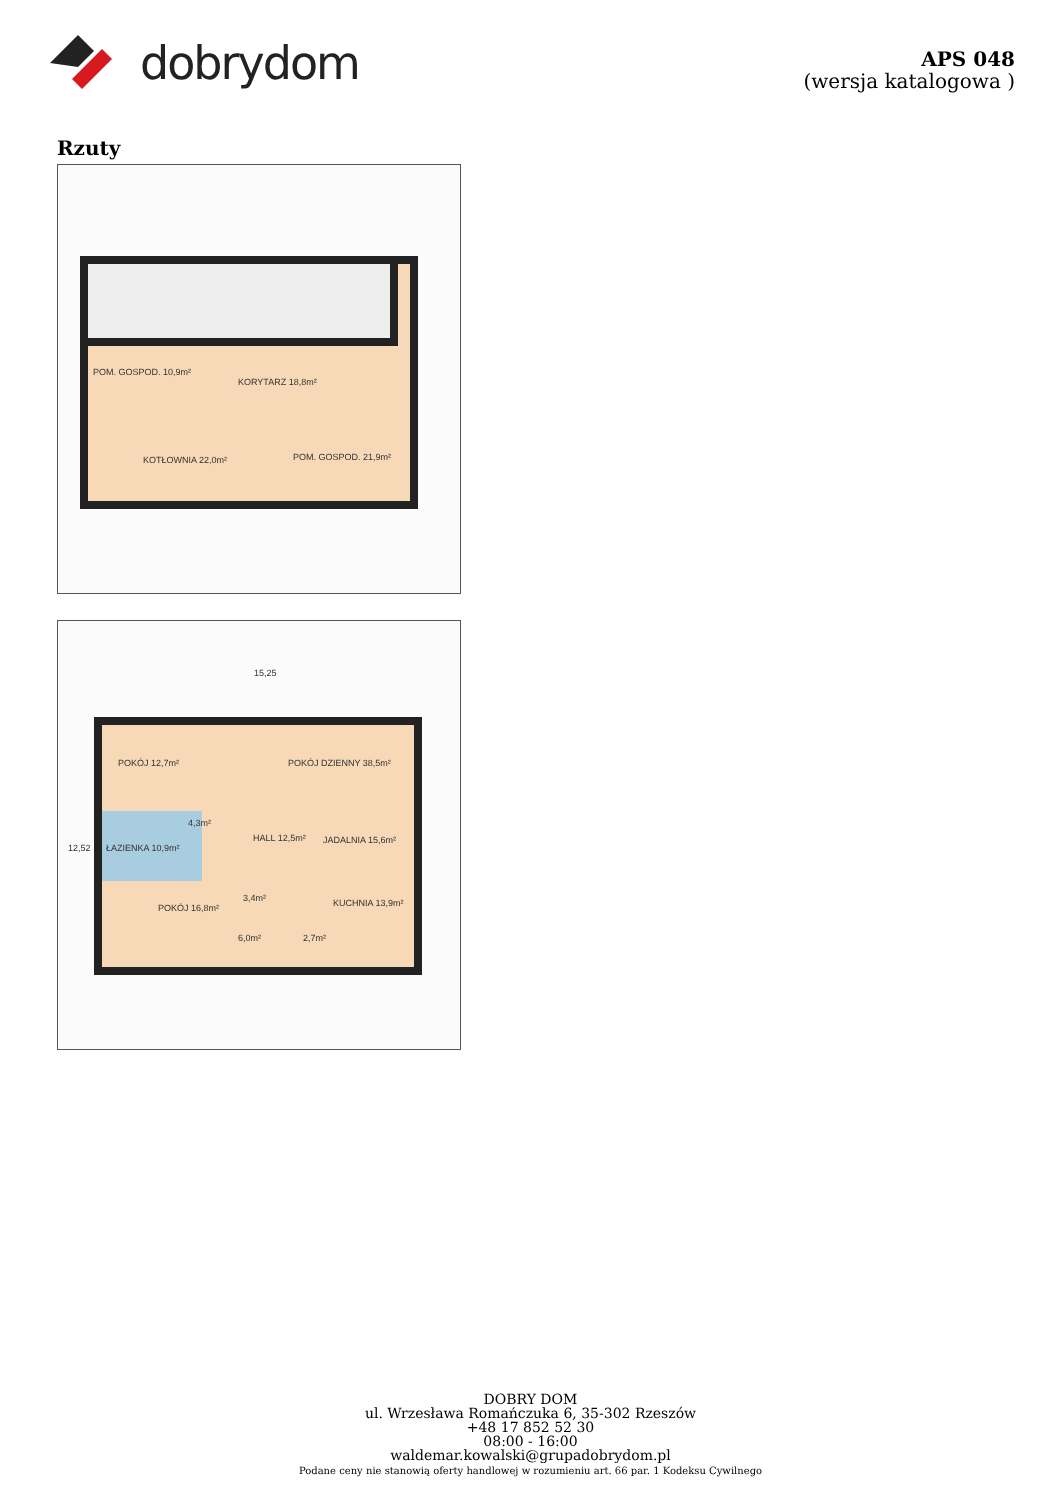dobrydom
APS 048
(wersja katalogowa )
Rzuty
POM. GOSPOD. 10,9m²
KORYTARZ 18,8m²
KOTŁOWNIA 22,0m²
POM. GOSPOD. 21,9m²
15,25
POKÓJ 12,7m²
POKÓJ DZIENNY 38,5m²
ŁAZIENKA 10,9m²
4,3m²
HALL 12,5m²
JADALNIA 15,6m²
3,4m²
POKÓJ 16,8m²
6,0m²
2,7m²
KUCHNIA 13,9m²
12,52
DOBRY DOM
ul. Wrzesława Romańczuka 6, 35-302 Rzeszów
+48 17 852 52 30
08:00 - 16:00
waldemar.kowalski@grupadobrydom.pl
Podane ceny nie stanowią oferty handlowej w rozumieniu art. 66 par. 1 Kodeksu Cywilnego